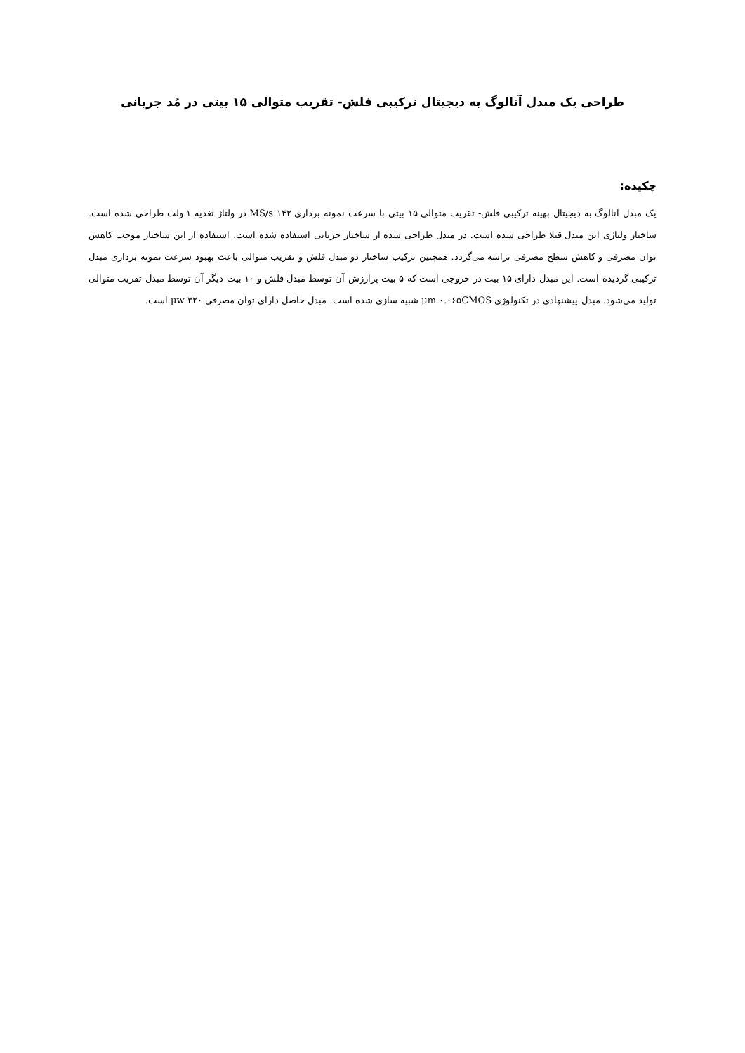طراحی یک مبدل آنالوگ به دیجیتال ترکیبی فلش- تقریب متوالی ۱۵ بیتی در مُد جریانی
چکیده:
یک مبدل آنالوگ به دیجیتال بهینه ترکیبی فلش- تقریب متوالی ۱۵ بیتی با سرعت نمونه برداری MS/s ۱۴۲ در ولتاژ تغذیه ۱ ولت طراحی شده است. ساختار ولتاژی این مبدل قبلا طراحی شده است. در مبدل طراحی شده از ساختار جریانی استفاده شده است. استفاده از این ساختار موجب کاهش توان مصرفی و کاهش سطح مصرفی تراشه می‌گردد. همچنین ترکیب ساختار دو مبدل فلش و تقریب متوالی باعث بهبود سرعت نمونه برداری مبدل ترکیبی گردیده است. این مبدل دارای ۱۵ بیت در خروجی است که ۵ بیت پرارزش آن توسط مبدل فلش و ۱۰ بیت دیگر آن توسط مبدل تقریب متوالی تولید می‌شود. مبدل پیشنهادی در تکنولوژی µm ۰.۰۶۵CMOS شبیه سازی شده است. مبدل حاصل دارای توان مصرفی µw ۳۲۰ است.